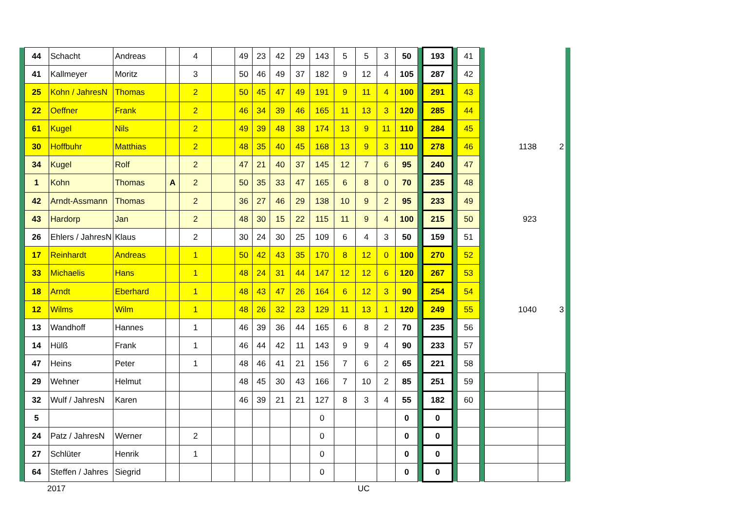| | 44 | Schacht | Andreas | | 4 | | 49 | 23 | 42 | 29 | 143 | 5 | 5 | 3 | 50 | | 193 | | 41 | | | | |
| | 41 | Kallmeyer | Moritz | | 3 | | 50 | 46 | 49 | 37 | 182 | 9 | 12 | 4 | 105 | | 287 | | 42 | | | | |
| | 25 | Kohn / JahresN | Thomas | | 2 | | 50 | 45 | 47 | 49 | 191 | 9 | 11 | 4 | 100 | | 291 | | 43 | | | | |
| | 22 | Oeffner | Frank | | 2 | | 46 | 34 | 39 | 46 | 165 | 11 | 13 | 3 | 120 | | 285 | | 44 | | | | |
| | 61 | Kugel | Nils | | 2 | | 49 | 39 | 48 | 38 | 174 | 13 | 9 | 11 | 110 | | 284 | | 45 | | | | |
| | 30 | Hoffbuhr | Matthias | | 2 | | 48 | 35 | 40 | 45 | 168 | 13 | 9 | 3 | 110 | | 278 | | 46 | | 1138 | 2 | |
| | 34 | Kugel | Rolf | | 2 | | 47 | 21 | 40 | 37 | 145 | 12 | 7 | 6 | 95 | | 240 | | 47 | | | | |
| | 1 | Kohn | Thomas | A | 2 | | 50 | 35 | 33 | 47 | 165 | 6 | 8 | 0 | 70 | | 235 | | 48 | | | | |
| | 42 | Arndt-Assmann | Thomas | | 2 | | 36 | 27 | 46 | 29 | 138 | 10 | 9 | 2 | 95 | | 233 | | 49 | | | | |
| | 43 | Hardorp | Jan | | 2 | | 48 | 30 | 15 | 22 | 115 | 11 | 9 | 4 | 100 | | 215 | | 50 | | 923 | | |
| | 26 | Ehlers / JahresN | Klaus | | 2 | | 30 | 24 | 30 | 25 | 109 | 6 | 4 | 3 | 50 | | 159 | | 51 | | | | |
| | 17 | Reinhardt | Andreas | | 1 | | 50 | 42 | 43 | 35 | 170 | 8 | 12 | 0 | 100 | | 270 | | 52 | | | | |
| | 33 | Michaelis | Hans | | 1 | | 48 | 24 | 31 | 44 | 147 | 12 | 12 | 6 | 120 | | 267 | | 53 | | | | |
| | 18 | Arndt | Eberhard | | 1 | | 48 | 43 | 47 | 26 | 164 | 6 | 12 | 3 | 90 | | 254 | | 54 | | | | |
| | 12 | Wilms | Wilm | | 1 | | 48 | 26 | 32 | 23 | 129 | 11 | 13 | 1 | 120 | | 249 | | 55 | | 1040 | 3 | |
| | 13 | Wandhoff | Hannes | | 1 | | 46 | 39 | 36 | 44 | 165 | 6 | 8 | 2 | 70 | | 235 | | 56 | | | | |
| | 14 | Hülß | Frank | | 1 | | 46 | 44 | 42 | 11 | 143 | 9 | 9 | 4 | 90 | | 233 | | 57 | | | | |
| | 47 | Heins | Peter | | 1 | | 48 | 46 | 41 | 21 | 156 | 7 | 6 | 2 | 65 | | 221 | | 58 | | | | |
| | 29 | Wehner | Helmut | | | | 48 | 45 | 30 | 43 | 166 | 7 | 10 | 2 | 85 | | 251 | | 59 | | | | |
| | 32 | Wulf / JahresN | Karen | | | | 46 | 39 | 21 | 21 | 127 | 8 | 3 | 4 | 55 | | 182 | | 60 | | | | |
| | 5 | | | | | | | | | | 0 | | | | 0 | | 0 | | | | | | |
| | 24 | Patz / JahresN | Werner | | 2 | | | | | | 0 | | | | 0 | | 0 | | | | | | |
| | 27 | Schlüter | Henrik | | 1 | | | | | | 0 | | | | 0 | | 0 | | | | | | |
| | 64 | Steffen / Jahres | Siegrid | | | | | | | | 0 | | | | 0 | | 0 | | | | | | |
2017 UC